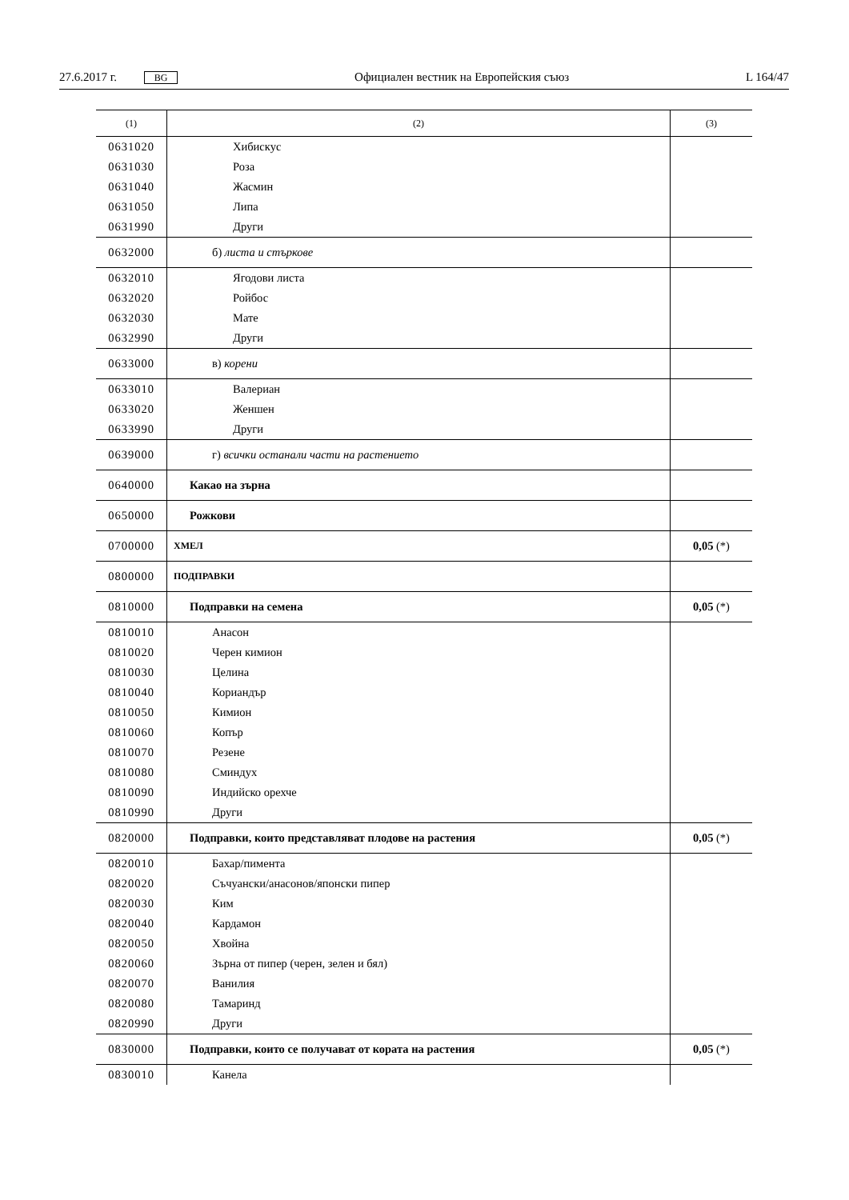27.6.2017 г. BG Официален вестник на Европейския съюз L 164/47
| (1) | (2) | (3) |
| --- | --- | --- |
| 0631020 | Хибискус | |
| 0631030 | Роза | |
| 0631040 | Жасмин | |
| 0631050 | Липа | |
| 0631990 | Други | |
| 0632000 | б) листа и стъркове | |
| 0632010 | Ягодови листа | |
| 0632020 | Ройбос | |
| 0632030 | Мате | |
| 0632990 | Други | |
| 0633000 | в) корени | |
| 0633010 | Валериан | |
| 0633020 | Женшен | |
| 0633990 | Други | |
| 0639000 | г) всички останали части на растението | |
| 0640000 | Какао на зърна | |
| 0650000 | Рожкови | |
| 0700000 | ХМЕЛ | 0,05 (*) |
| 0800000 | ПОДПРАВКИ | |
| 0810000 | Подправки на семена | 0,05 (*) |
| 0810010 | Анасон | |
| 0810020 | Черен кимион | |
| 0810030 | Целина | |
| 0810040 | Кориандър | |
| 0810050 | Кимион | |
| 0810060 | Копър | |
| 0810070 | Резене | |
| 0810080 | Сминдух | |
| 0810090 | Индийско орехче | |
| 0810990 | Други | |
| 0820000 | Подправки, които представляват плодове на растения | 0,05 (*) |
| 0820010 | Бахар/пимента | |
| 0820020 | Съчуански/анасонов/японски пипер | |
| 0820030 | Ким | |
| 0820040 | Кардамон | |
| 0820050 | Хвойна | |
| 0820060 | Зърна от пипер (черен, зелен и бял) | |
| 0820070 | Ванилия | |
| 0820080 | Тамаринд | |
| 0820990 | Други | |
| 0830000 | Подправки, които се получават от кората на растения | 0,05 (*) |
| 0830010 | Канела | |